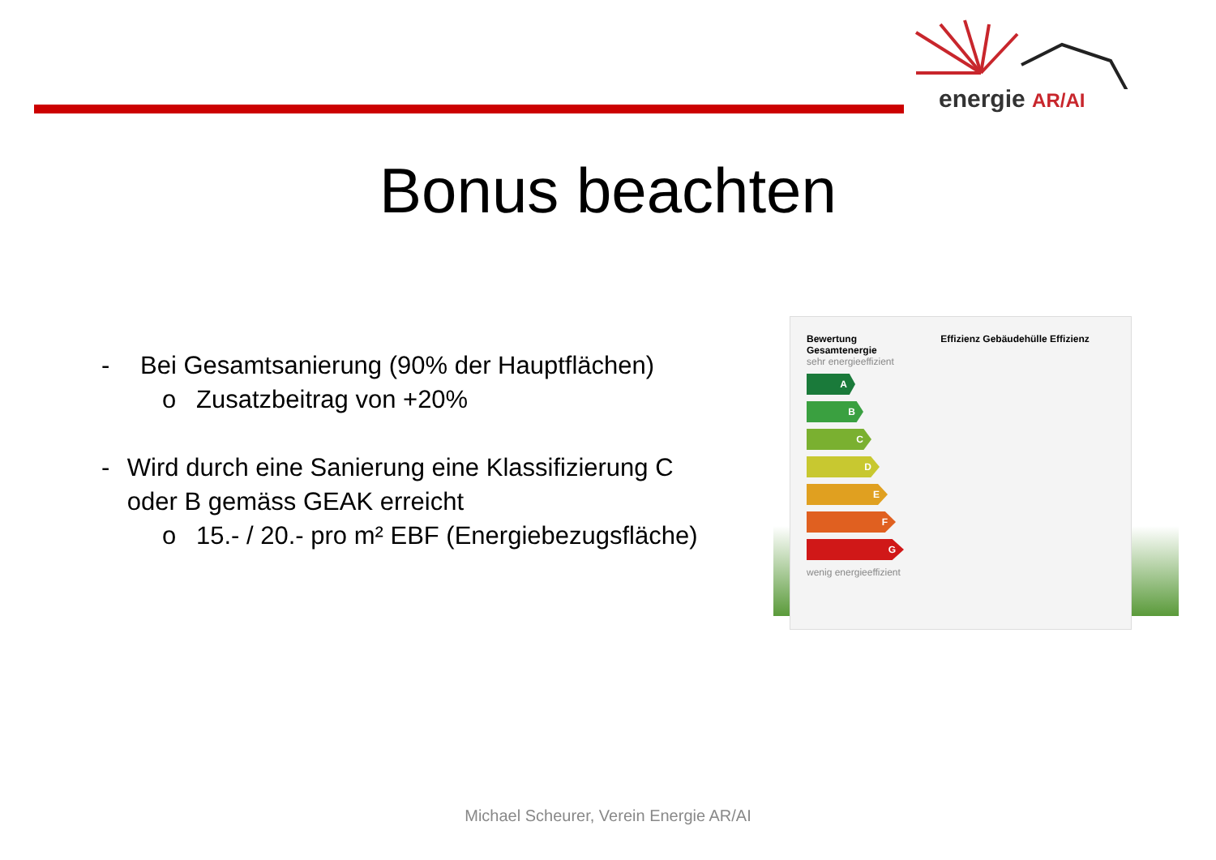energie AR/AI
Bonus beachten
- Bei Gesamtsanierung (90% der Hauptflächen)
o Zusatzbeitrag von +20%
- Wird durch eine Sanierung eine Klassifizierung C oder B gemäss GEAK erreicht
o 15.- / 20.- pro m² EBF (Energiebezugsfläche)
Bewertung Effizienz Gebäudehülle Effizienz Gesamtenergie
sehr energieeffizient
A
B
C
D
E
F
G
wenig energieeffizient
Michael Scheurer, Verein Energie AR/AI